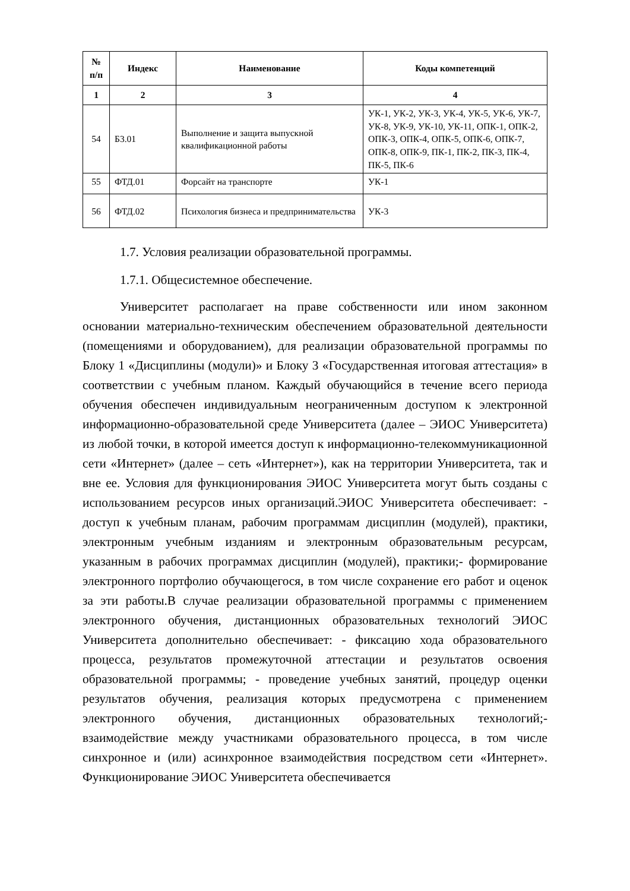| № п/п | Индекс | Наименование | Коды компетенций |
| --- | --- | --- | --- |
| 1 | 2 | 3 | 4 |
| 54 | Б3.01 | Выполнение и защита выпускной квалификационной работы | УК-1, УК-2, УК-3, УК-4, УК-5, УК-6, УК-7, УК-8, УК-9, УК-10, УК-11, ОПК-1, ОПК-2, ОПК-3, ОПК-4, ОПК-5, ОПК-6, ОПК-7, ОПК-8, ОПК-9, ПК-1, ПК-2, ПК-3, ПК-4, ПК-5, ПК-6 |
| 55 | ФТД.01 | Форсайт на транспорте | УК-1 |
| 56 | ФТД.02 | Психология бизнеса и предпринимательства | УК-3 |
1.7. Условия реализации образовательной программы.
1.7.1. Общесистемное обеспечение.
Университет располагает на праве собственности или ином законном основании материально-техническим обеспечением образовательной деятельности (помещениями и оборудованием), для реализации образовательной программы по Блоку 1 «Дисциплины (модули)» и Блоку 3 «Государственная итоговая аттестация» в соответствии с учебным планом. Каждый обучающийся в течение всего периода обучения обеспечен индивидуальным неограниченным доступом к электронной информационно-образовательной среде Университета (далее – ЭИОС Университета) из любой точки, в которой имеется доступ к информационно-телекоммуникационной сети «Интернет» (далее – сеть «Интернет»), как на территории Университета, так и вне ее. Условия для функционирования ЭИОС Университета могут быть созданы с использованием ресурсов иных организаций.ЭИОС Университета обеспечивает: - доступ к учебным планам, рабочим программам дисциплин (модулей), практики, электронным учебным изданиям и электронным образовательным ресурсам, указанным в рабочих программах дисциплин (модулей), практики;- формирование электронного портфолио обучающегося, в том числе сохранение его работ и оценок за эти работы.В случае реализации образовательной программы с применением электронного обучения, дистанционных образовательных технологий ЭИОС Университета дополнительно обеспечивает: - фиксацию хода образовательного процесса, результатов промежуточной аттестации и результатов освоения образовательной программы; - проведение учебных занятий, процедур оценки результатов обучения, реализация которых предусмотрена с применением электронного обучения, дистанционных образовательных технологий;- взаимодействие между участниками образовательного процесса, в том числе синхронное и (или) асинхронное взаимодействия посредством сети «Интернет». Функционирование ЭИОС Университета обеспечивается